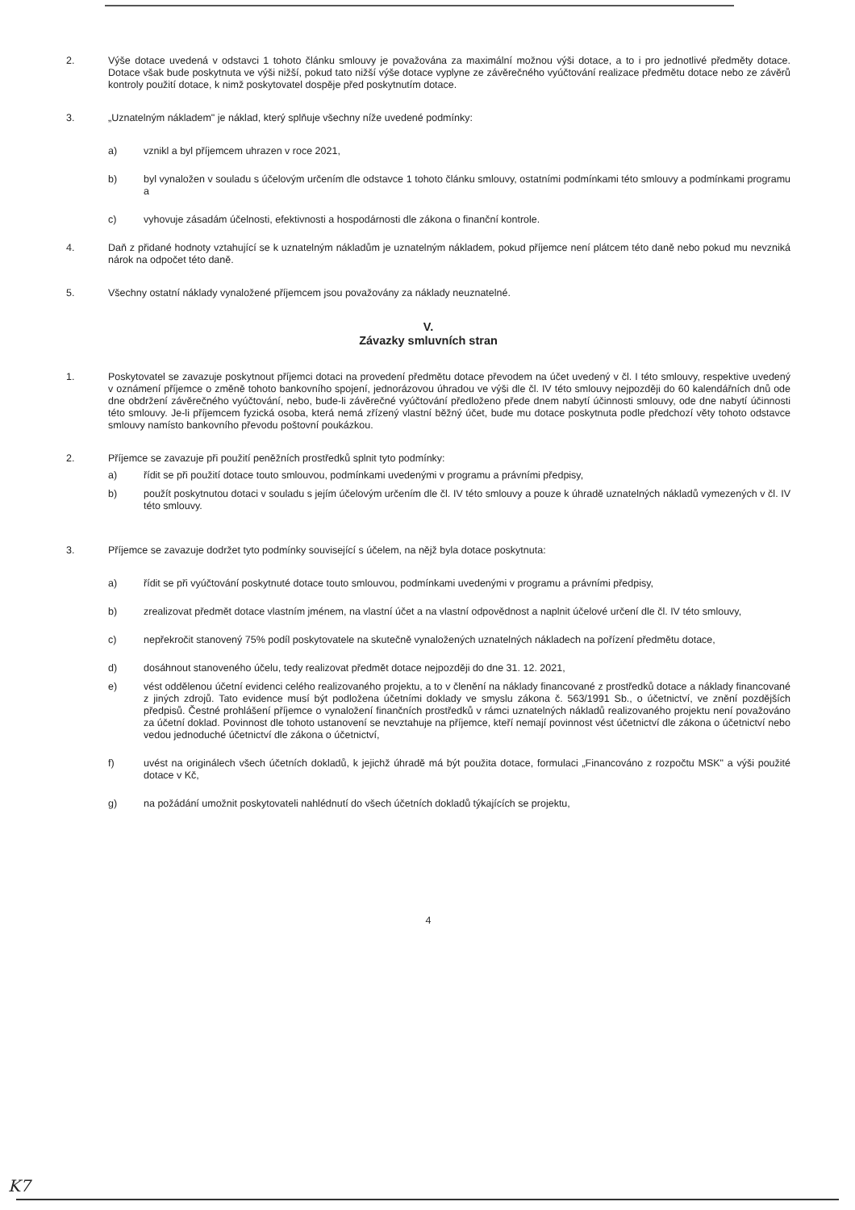2. Výše dotace uvedená v odstavci 1 tohoto článku smlouvy je považována za maximální možnou výši dotace, a to i pro jednotlivé předměty dotace. Dotace však bude poskytnuta ve výši nižší, pokud tato nižší výše dotace vyplyne ze závěrečného vyúčtování realizace předmětu dotace nebo ze závěrů kontroly použití dotace, k nimž poskytovatel dospěje před poskytnutím dotace.
3. „Uznatelným nákladem" je náklad, který splňuje všechny níže uvedené podmínky:
a) vznikl a byl příjemcem uhrazen v roce 2021,
b) byl vynaložen v souladu s účelovým určením dle odstavce 1 tohoto článku smlouvy, ostatními podmínkami této smlouvy a podmínkami programu a
c) vyhovuje zásadám účelnosti, efektivnosti a hospodárnosti dle zákona o finanční kontrole.
4. Daň z přidané hodnoty vztahující se k uznatelným nákladům je uznatelným nákladem, pokud příjemce není plátcem této daně nebo pokud mu nevzniká nárok na odpočet této daně.
5. Všechny ostatní náklady vynaložené příjemcem jsou považovány za náklady neuznatelné.
V.
Závazky smluvních stran
1. Poskytovatel se zavazuje poskytnout příjemci dotaci na provedení předmětu dotace převodem na účet uvedený v čl. I této smlouvy, respektive uvedený v oznámení příjemce o změně tohoto bankovního spojení, jednorázovou úhradou ve výši dle čl. IV této smlouvy nejpozději do 60 kalendářních dnů ode dne obdržení závěrečného vyúčtování, nebo, bude-li závěrečné vyúčtování předloženo přede dnem nabytí účinnosti smlouvy, ode dne nabytí účinnosti této smlouvy. Je-li příjemcem fyzická osoba, která nemá zřízený vlastní běžný účet, bude mu dotace poskytnuta podle předchozí věty tohoto odstavce smlouvy namísto bankovního převodu poštovní poukázkou.
2. Příjemce se zavazuje při použití peněžních prostředků splnit tyto podmínky:
a) řídit se při použití dotace touto smlouvou, podmínkami uvedenými v programu a právními předpisy,
b) použít poskytnutou dotaci v souladu s jejím účelovým určením dle čl. IV této smlouvy a pouze k úhradě uznatelných nákladů vymezených v čl. IV této smlouvy.
3. Příjemce se zavazuje dodržet tyto podmínky související s účelem, na nějž byla dotace poskytnuta:
a) řídit se při vyúčtování poskytnuté dotace touto smlouvou, podmínkami uvedenými v programu a právními předpisy,
b) zrealizovat předmět dotace vlastním jménem, na vlastní účet a na vlastní odpovědnost a naplnit účelové určení dle čl. IV této smlouvy,
c) nepřekročit stanovený 75% podíl poskytovatele na skutečně vynaložených uznatelných nákladech na pořízení předmětu dotace,
d) dosáhnout stanoveného účelu, tedy realizovat předmět dotace nejpozději do dne 31. 12. 2021,
e) vést oddělenou účetní evidenci celého realizovaného projektu, a to v členění na náklady financované z prostředků dotace a náklady financované z jiných zdrojů. Tato evidence musí být podložena účetními doklady ve smyslu zákona č. 563/1991 Sb., o účetnictví, ve znění pozdějších předpisů. Čestné prohlášení příjemce o vynaložení finančních prostředků v rámci uznatelných nákladů realizovaného projektu není považováno za účetní doklad. Povinnost dle tohoto ustanovení se nevztahuje na příjemce, kteří nemají povinnost vést účetnictví dle zákona o účetnictví nebo vedou jednoduché účetnictví dle zákona o účetnictví,
f) uvést na originálech všech účetních dokladů, k jejichž úhradě má být použita dotace, formulaci „Financováno z rozpočtu MSK" a výši použité dotace v Kč,
g) na požádání umožnit poskytovateli nahlédnutí do všech účetních dokladů týkajících se projektu,
4
K7